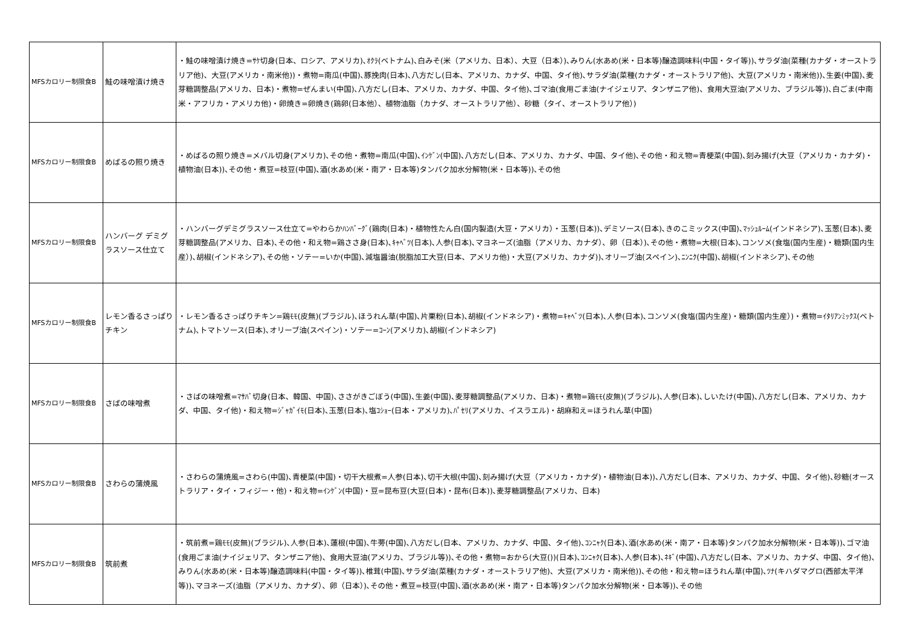| MFSカロリー制限食B | 鮭の味噌漬け焼き | ・鮭の味噌漬け焼き=ｻｹ切身(日本、ロシア、アメリカ)､ｵｸﾗ(ベトナム)､白みそ(米（アメリカ、日本）、大豆（日本）)､みりん(水あめ(米・日本等)醸造調味料(中国・タイ等))､サラダ油(菜種(カナダ・オーストラリア他)、大豆(アメリカ・南米他))・煮物=南瓜(中国)､豚挽肉(日本)､八方だし(日本、アメリカ、カナダ、中国、タイ他)､サラダ油(菜種(カナダ・オーストラリア他)、大豆(アメリカ・南米他))､生姜(中国)､麦芽糖調整品(アメリカ、日本)・煮物=ぜんまい(中国)､八方だし(日本、アメリカ、カナダ、中国、タイ他)､ゴマ油(食用ごま油(ナイジェリア、タンザニア他)、食用大豆油(アメリカ、ブラジル等))､白ごま(中南米・アフリカ・アメリカ他)・卵焼き=卵焼き(鶏卵(日本他）、植物油脂（カナダ、オーストラリア他）、砂糖（タイ、オーストラリア他）) |
| MFSカロリー制限食B | めばるの照り焼き | ・めばるの照り焼き=メバル切身(アメリカ)､その他・煮物=南瓜(中国)､ｲﾝｹﾞﾝ(中国)､八方だし(日本、アメリカ、カナダ、中国、タイ他)､その他・和え物=青梗菜(中国)､刻み揚げ(大豆（アメリカ・カナダ)・植物油(日本))､その他・煮豆=枝豆(中国)､酒(水あめ(米・南ア・日本等)タンパク加水分解物(米・日本等))､その他 |
| MFSカロリー制限食B | ハンバーグ デミグラスソース仕立て | ・ハンバーグデミグラスソース仕立て=やわらかﾊﾝﾊﾞｰｸﾞ(鶏肉(日本)・植物性たん白(国内製造(大豆・アメリカ）・玉葱(日本))､デミソース(日本)､きのこミックス(中国)､ﾏｯｼｭﾙｰﾑ(インドネシア)､玉葱(日本)､麦芽糖調整品(アメリカ、日本)､その他・和え物=鶏ささ身(日本)､ｷｬﾍﾞﾂ(日本)､人参(日本)､マヨネーズ(油脂（アメリカ、カナダ）、卵（日本）)､その他・煮物=大根(日本)､コンソメ(食塩(国内生産)・糖類(国内生産）)､胡椒(インドネシア)､その他・ソテー=いか(中国)､減塩醤油(脱脂加工大豆(日本、アメリカ他)・大豆(アメリカ、カナダ))､オリーブ油(スペイン)､ﾆﾝﾆｸ(中国)､胡椒(インドネシア)､その他 |
| MFSカロリー制限食B | レモン香るさっぱりチキン | ・レモン香るさっぱりチキン=鶏ﾓﾓ(皮無)(ブラジル)､ほうれん草(中国)､片栗粉(日本)､胡椒(インドネシア)・煮物=ｷｬﾍﾞﾂ(日本)､人参(日本)､コンソメ(食塩(国内生産)・糖類(国内生産）)・煮物=ｲﾀﾘｱﾝﾐｯｸｽ(ベトナム)､トマトソース(日本)､オリーブ油(スペイン)・ソテー=ｺｰﾝ(アメリカ)､胡椒(インドネシア) |
| MFSカロリー制限食B | さばの味噌煮 | ・さばの味噌煮=ﾏｻﾊﾞ切身(日本、韓国、中国)､ささがきごぼう(中国)､生姜(中国)､麦芽糖調整品(アメリカ、日本)・煮物=鶏ﾓﾓ(皮無)(ブラジル)､人参(日本)､しいたけ(中国)､八方だし(日本、アメリカ、カナダ、中国、タイ他)・和え物=ｼﾞｬｶﾞｲﾓ(日本)､玉葱(日本)､塩ｺｼｮｰ(日本・アメリカ)､ﾊﾟｾﾘ(アメリカ、イスラエル)・胡麻和え=ほうれん草(中国) |
| MFSカロリー制限食B | さわらの蒲焼風 | ・さわらの蒲焼風=さわら(中国)､青梗菜(中国)・切干大根煮=人参(日本)､切干大根(中国)､刻み揚げ(大豆（アメリカ・カナダ)・植物油(日本))､八方だし(日本、アメリカ、カナダ、中国、タイ他)､砂糖(オーストラリア・タイ・フィジー・他)・和え物=ｲﾝｹﾞﾝ(中国)・豆=昆布豆(大豆(日本)・昆布(日本))､麦芽糖調整品(アメリカ、日本) |
| MFSカロリー制限食B | 筑前煮 | ・筑前煮=鶏ﾓﾓ(皮無)(ブラジル)､人参(日本)､蓮根(中国)､牛蒡(中国)､八方だし(日本、アメリカ、カナダ、中国、タイ他)､ｺﾝﾆｬｸ(日本)､酒(水あめ(米・南ア・日本等)タンパク加水分解物(米・日本等))､ゴマ油(食用ごま油(ナイジェリア、タンザニア他)、食用大豆油(アメリカ、ブラジル等))､その他・煮物=おから(大豆())(日本)､ｺﾝﾆｬｸ(日本)､人参(日本)､ﾈｷﾞ(中国)､八方だし(日本、アメリカ、カナダ、中国、タイ他)､みりん(水あめ(米・日本等)醸造調味料(中国・タイ等))､椎茸(中国)､サラダ油(菜種(カナダ・オーストラリア他)、大豆(アメリカ・南米他))､その他・和え物=ほうれん草(中国)､ﾂﾅ(キハダマグロ(西部太平洋等))､マヨネーズ(油脂（アメリカ、カナダ）、卵（日本）)､その他・煮豆=枝豆(中国)､酒(水あめ(米・南ア・日本等)タンパク加水分解物(米・日本等))､その他 |